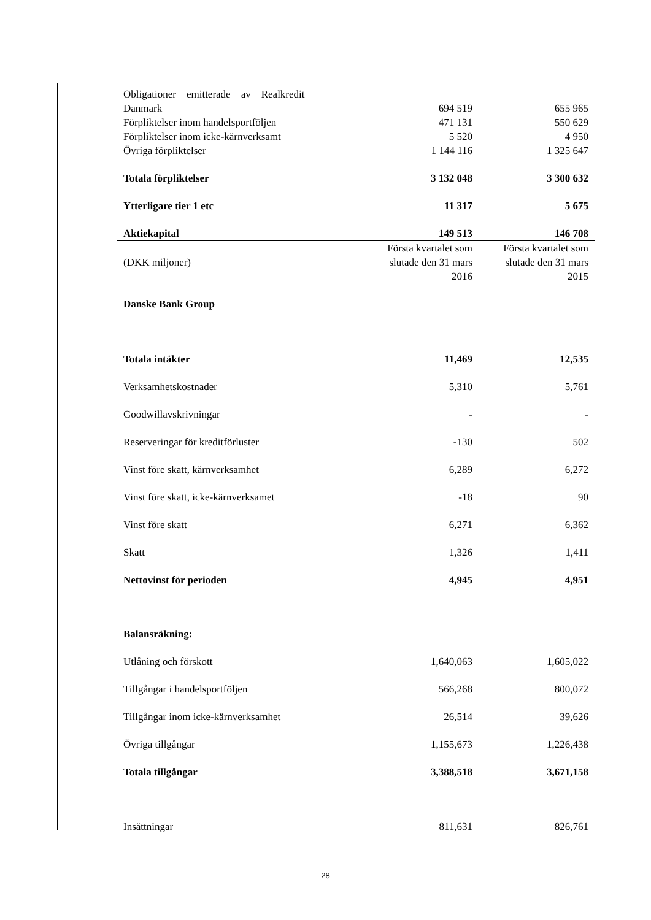| Obligationer emitterade av Realkredit Danmark | 694 519 | 655 965 |
| Förpliktelser inom handelsportföljen | 471 131 | 550 629 |
| Förpliktelser inom icke-kärnverksamt | 5 520 | 4 950 |
| Övriga förpliktelser | 1 144 116 | 1 325 647 |
| Totala förpliktelser | 3 132 048 | 3 300 632 |
| Ytterligare tier 1 etc | 11 317 | 5 675 |
| Aktiekapital | 149 513 | 146 708 |
| (DKK miljoner) | Första kvartalet som slutade den 31 mars 2016 | Första kvartalet som slutade den 31 mars 2015 |
| Danske Bank Group | | |
| Totala intäkter | 11,469 | 12,535 |
| Verksamhetskostnader | 5,310 | 5,761 |
| Goodwillavskrivningar | - | - |
| Reserveringar för kreditförluster | -130 | 502 |
| Vinst före skatt, kärnverksamhet | 6,289 | 6,272 |
| Vinst före skatt, icke-kärnverksamet | -18 | 90 |
| Vinst före skatt | 6,271 | 6,362 |
| Skatt | 1,326 | 1,411 |
| Nettovinst för perioden | 4,945 | 4,951 |
| Balansräkning: | | |
| Utlåning och förskott | 1,640,063 | 1,605,022 |
| Tillgångar i handelsportföljen | 566,268 | 800,072 |
| Tillgångar inom icke-kärnverksamhet | 26,514 | 39,626 |
| Övriga tillgångar | 1,155,673 | 1,226,438 |
| Totala tillgångar | 3,388,518 | 3,671,158 |
| Insättningar | 811,631 | 826,761 |
28